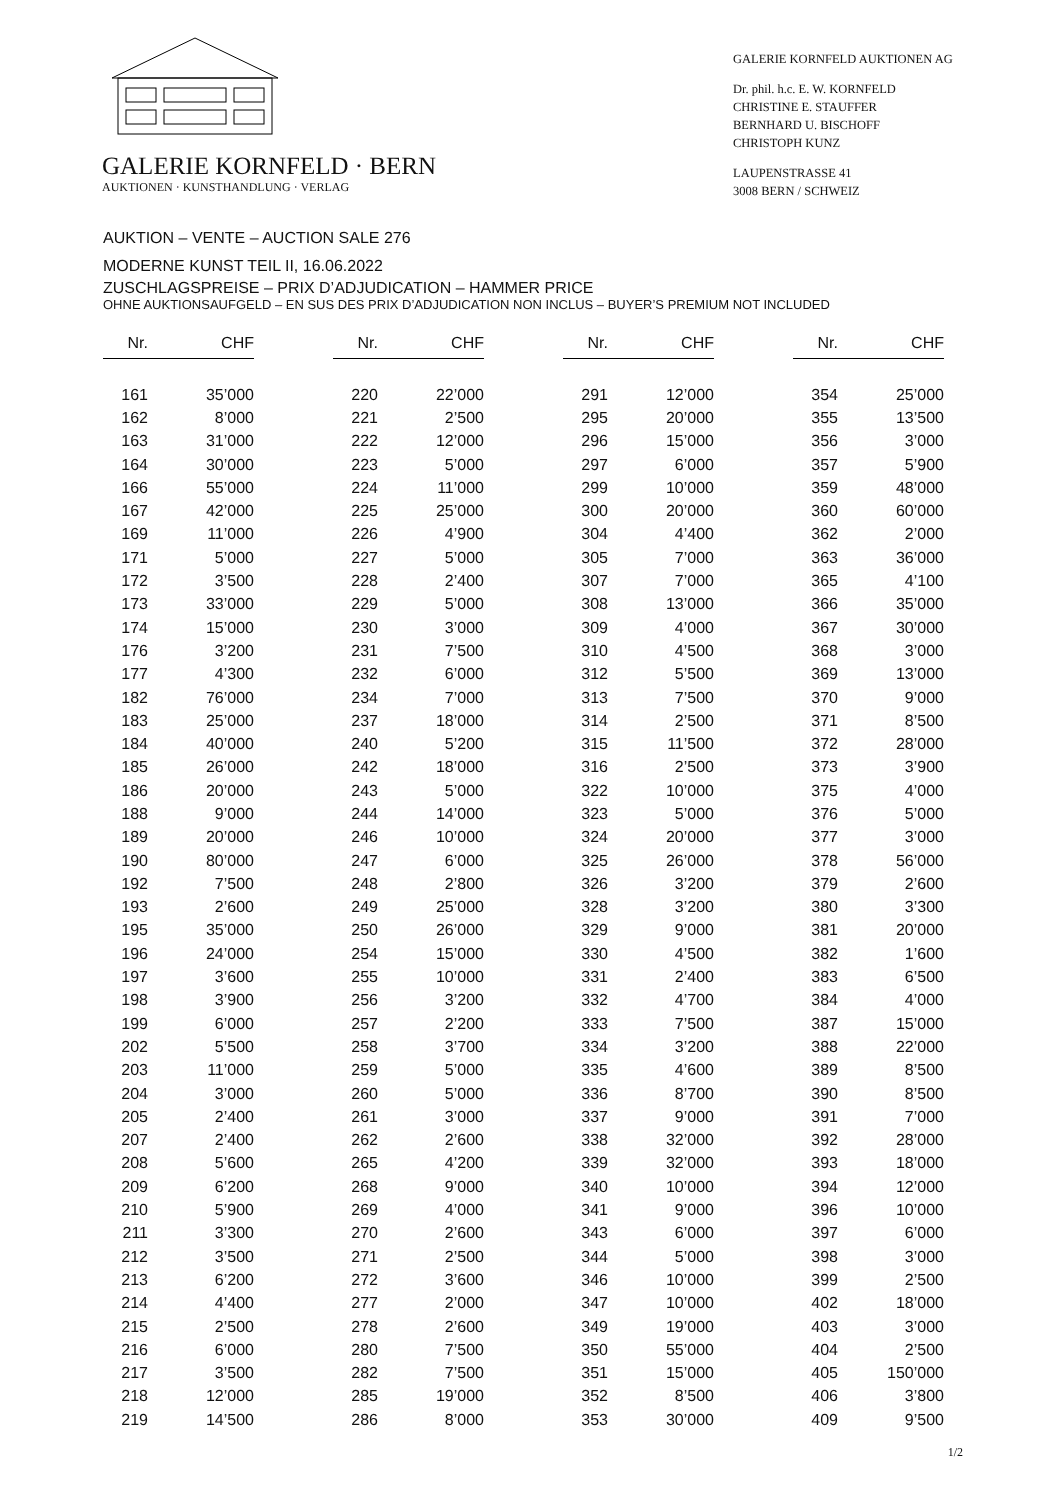GALERIE KORNFELD · BERN
AUKTIONEN · KUNSTHANDLUNG · VERLAG
GALERIE KORNFELD AUKTIONEN AG
Dr. phil. h.c. E. W. KORNFELD
CHRISTINE E. STAUFFER
BERNHARD U. BISCHOFF
CHRISTOPH KUNZ
LAUPENSTRASSE 41
3008 BERN / SCHWEIZ
AUKTION – VENTE – AUCTION SALE 276
MODERNE KUNST TEIL II, 16.06.2022
ZUSCHLAGSPREISE – PRIX D’ADJUDICATION – HAMMER PRICE
OHNE AUKTIONSAUFGELD – EN SUS DES PRIX D’ADJUDICATION NON INCLUS – BUYER’S PREMIUM NOT INCLUDED
| Nr. | CHF |
| --- | --- |
| 161 | 35’000 |
| 162 | 8’000 |
| 163 | 31’000 |
| 164 | 30’000 |
| 166 | 55’000 |
| 167 | 42’000 |
| 169 | 11’000 |
| 171 | 5’000 |
| 172 | 3’500 |
| 173 | 33’000 |
| 174 | 15’000 |
| 176 | 3’200 |
| 177 | 4’300 |
| 182 | 76’000 |
| 183 | 25’000 |
| 184 | 40’000 |
| 185 | 26’000 |
| 186 | 20’000 |
| 188 | 9’000 |
| 189 | 20’000 |
| 190 | 80’000 |
| 192 | 7’500 |
| 193 | 2’600 |
| 195 | 35’000 |
| 196 | 24’000 |
| 197 | 3’600 |
| 198 | 3’900 |
| 199 | 6’000 |
| 202 | 5’500 |
| 203 | 11’000 |
| 204 | 3’000 |
| 205 | 2’400 |
| 207 | 2’400 |
| 208 | 5’600 |
| 209 | 6’200 |
| 210 | 5’900 |
| 211 | 3’300 |
| 212 | 3’500 |
| 213 | 6’200 |
| 214 | 4’400 |
| 215 | 2’500 |
| 216 | 6’000 |
| 217 | 3’500 |
| 218 | 12’000 |
| 219 | 14’500 |
| Nr. | CHF |
| --- | --- |
| 220 | 22’000 |
| 221 | 2’500 |
| 222 | 12’000 |
| 223 | 5’000 |
| 224 | 11’000 |
| 225 | 25’000 |
| 226 | 4’900 |
| 227 | 5’000 |
| 228 | 2’400 |
| 229 | 5’000 |
| 230 | 3’000 |
| 231 | 7’500 |
| 232 | 6’000 |
| 234 | 7’000 |
| 237 | 18’000 |
| 240 | 5’200 |
| 242 | 18’000 |
| 243 | 5’000 |
| 244 | 14’000 |
| 246 | 10’000 |
| 247 | 6’000 |
| 248 | 2’800 |
| 249 | 25’000 |
| 250 | 26’000 |
| 254 | 15’000 |
| 255 | 10’000 |
| 256 | 3’200 |
| 257 | 2’200 |
| 258 | 3’700 |
| 259 | 5’000 |
| 260 | 5’000 |
| 261 | 3’000 |
| 262 | 2’600 |
| 265 | 4’200 |
| 268 | 9’000 |
| 269 | 4’000 |
| 270 | 2’600 |
| 271 | 2’500 |
| 272 | 3’600 |
| 277 | 2’000 |
| 278 | 2’600 |
| 280 | 7’500 |
| 282 | 7’500 |
| 285 | 19’000 |
| 286 | 8’000 |
| Nr. | CHF |
| --- | --- |
| 291 | 12’000 |
| 295 | 20’000 |
| 296 | 15’000 |
| 297 | 6’000 |
| 299 | 10’000 |
| 300 | 20’000 |
| 304 | 4’400 |
| 305 | 7’000 |
| 307 | 7’000 |
| 308 | 13’000 |
| 309 | 4’000 |
| 310 | 4’500 |
| 312 | 5’500 |
| 313 | 7’500 |
| 314 | 2’500 |
| 315 | 11’500 |
| 316 | 2’500 |
| 322 | 10’000 |
| 323 | 5’000 |
| 324 | 20’000 |
| 325 | 26’000 |
| 326 | 3’200 |
| 328 | 3’200 |
| 329 | 9’000 |
| 330 | 4’500 |
| 331 | 2’400 |
| 332 | 4’700 |
| 333 | 7’500 |
| 334 | 3’200 |
| 335 | 4’600 |
| 336 | 8’700 |
| 337 | 9’000 |
| 338 | 32’000 |
| 339 | 32’000 |
| 340 | 10’000 |
| 341 | 9’000 |
| 343 | 6’000 |
| 344 | 5’000 |
| 346 | 10’000 |
| 347 | 10’000 |
| 349 | 19’000 |
| 350 | 55’000 |
| 351 | 15’000 |
| 352 | 8’500 |
| 353 | 30’000 |
| Nr. | CHF |
| --- | --- |
| 354 | 25’000 |
| 355 | 13’500 |
| 356 | 3’000 |
| 357 | 5’900 |
| 359 | 48’000 |
| 360 | 60’000 |
| 362 | 2’000 |
| 363 | 36’000 |
| 365 | 4’100 |
| 366 | 35’000 |
| 367 | 30’000 |
| 368 | 3’000 |
| 369 | 13’000 |
| 370 | 9’000 |
| 371 | 8’500 |
| 372 | 28’000 |
| 373 | 3’900 |
| 375 | 4’000 |
| 376 | 5’000 |
| 377 | 3’000 |
| 378 | 56’000 |
| 379 | 2’600 |
| 380 | 3’300 |
| 381 | 20’000 |
| 382 | 1’600 |
| 383 | 6’500 |
| 384 | 4’000 |
| 387 | 15’000 |
| 388 | 22’000 |
| 389 | 8’500 |
| 390 | 8’500 |
| 391 | 7’000 |
| 392 | 28’000 |
| 393 | 18’000 |
| 394 | 12’000 |
| 396 | 10’000 |
| 397 | 6’000 |
| 398 | 3’000 |
| 399 | 2’500 |
| 402 | 18’000 |
| 403 | 3’000 |
| 404 | 2’500 |
| 405 | 150’000 |
| 406 | 3’800 |
| 409 | 9’500 |
1/2